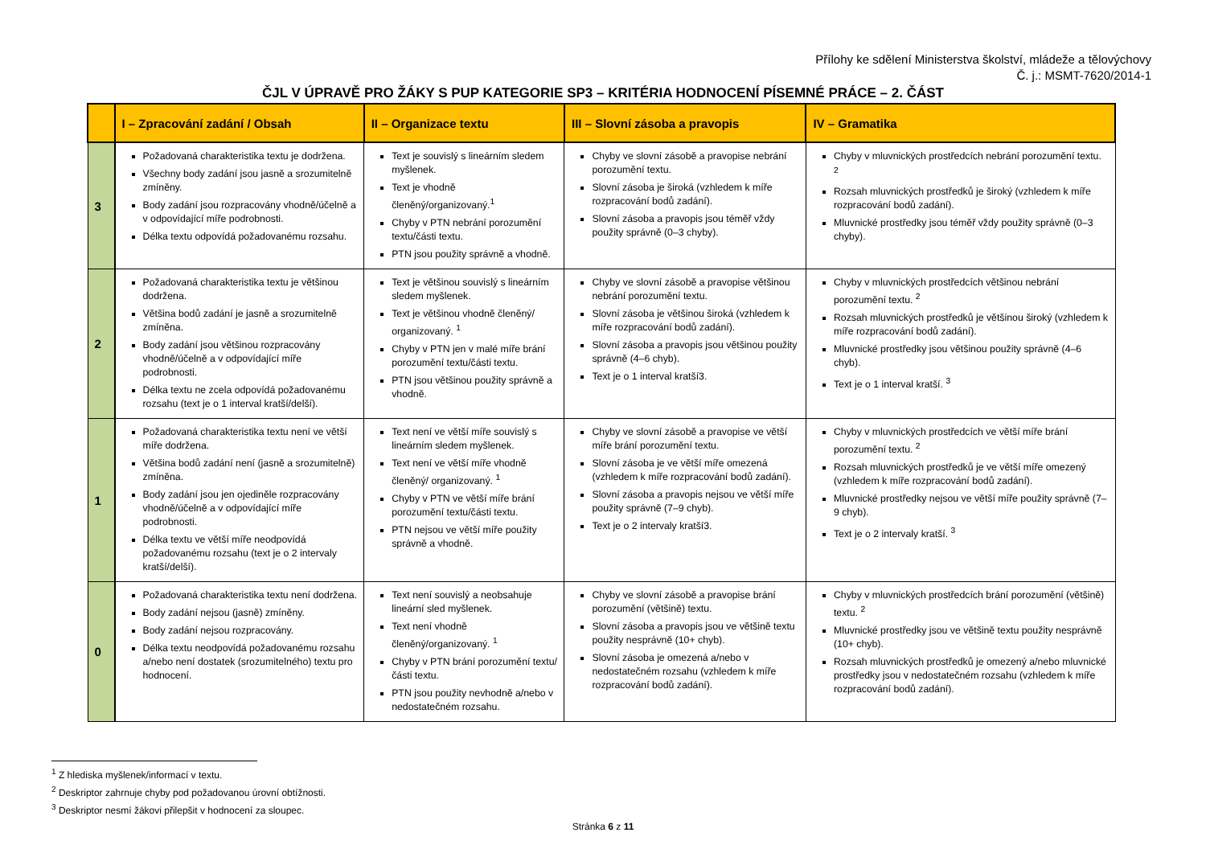Přílohy ke sdělení Ministerstva školství, mládeže a tělovýchovy
Č. j.: MSMT-7620/2014-1
ČJL V ÚPRAVĚ PRO ŽÁKY S PUP KATEGORIE SP3 – KRITÉRIA HODNOCENÍ PÍSEMNÉ PRÁCE – 2. ČÁST
| | I – Zpracování zadání / Obsah | II – Organizace textu | III – Slovní zásoba a pravopis | IV – Gramatika |
| --- | --- | --- | --- | --- |
| 3 | Požadovaná charakteristika textu je dodržena. Všechny body zadání jsou jasně a srozumitelně zmíněny. Body zadání jsou rozpracovány vhodně/účelně a v odpovídající míře podrobnosti. Délka textu odpovídá požadovanému rozsahu. | Text je souvislý s lineárním sledem myšlenek. Text je vhodně členěný/organizovaný.<sup>1</sup> Chyby v PTN nebrání porozumění textu/části textu. PTN jsou použity správně a vhodně. | Chyby ve slovní zásobě a pravopise nebrání porozumění textu. Slovní zásoba je široká (vzhledem k míře rozpracování bodů zadání). Slovní zásoba a pravopis jsou téměř vždy použity správně (0–3 chyby). | Chyby v mluvnických prostředcích nebrání porozumění textu. <sup>2</sup> Rozsah mluvnických prostředků je široký (vzhledem k míře rozpracování bodů zadání). Mluvnické prostředky jsou téměř vždy použity správně (0–3 chyby). |
| 2 | Požadovaná charakteristika textu je většinou dodržena. Většina bodů zadání je jasně a srozumitelně zmíněna. Body zadání jsou většinou rozpracovány vhodně/účelně a v odpovídající míře podrobnosti. Délka textu ne zcela odpovídá požadovanému rozsahu (text je o 1 interval kratší/delší). | Text je většinou souvislý s lineárním sledem myšlenek. Text je většinou vhodně členěný/ organizovaný. <sup>1</sup> Chyby v PTN jen v malé míře brání porozumění textu/části textu. PTN jsou většinou použity správně a vhodně. | Chyby ve slovní zásobě a pravopise většinou nebrání porozumění textu. Slovní zásoba je většinou široká (vzhledem k míře rozpracování bodů zadání). Slovní zásoba a pravopis jsou většinou použity správně (4–6 chyb). Text je o 1 interval kratší3. | Chyby v mluvnických prostředcích většinou nebrání porozumění textu. <sup>2</sup> Rozsah mluvnických prostředků je většinou široký (vzhledem k míře rozpracování bodů zadání). Mluvnické prostředky jsou většinou použity správně (4–6 chyb). Text je o 1 interval kratší. <sup>3</sup> |
| 1 | Požadovaná charakteristika textu není ve větší míře dodržena. Většina bodů zadání není (jasně a srozumitelně) zmíněna. Body zadání jsou jen ojediněle rozpracovány vhodně/účelně a v odpovídající míře podrobnosti. Délka textu ve větší míře neodpovídá požadovanému rozsahu (text je o 2 intervaly kratší/delší). | Text není ve větší míře souvislý s lineárním sledem myšlenek. Text není ve větší míře vhodně členěný/ organizovaný. <sup>1</sup> Chyby v PTN ve větší míře brání porozumění textu/části textu. PTN nejsou ve větší míře použity správně a vhodně. | Chyby ve slovní zásobě a pravopise ve větší míře brání porozumění textu. Slovní zásoba je ve větší míře omezená (vzhledem k míře rozpracování bodů zadání). Slovní zásoba a pravopis nejsou ve větší míře použity správně (7–9 chyb). Text je o 2 intervaly kratší3. | Chyby v mluvnických prostředcích ve větší míře brání porozumění textu. <sup>2</sup> Rozsah mluvnických prostředků je ve větší míře omezený (vzhledem k míře rozpracování bodů zadání). Mluvnické prostředky nejsou ve větší míře použity správně (7–9 chyb). Text je o 2 intervaly kratší. <sup>3</sup> |
| 0 | Požadovaná charakteristika textu není dodržena. Body zadání nejsou (jasně) zmíněny. Body zadání nejsou rozpracovány. Délka textu neodpovídá požadovanému rozsahu a/nebo není dostatek (srozumitelného) textu pro hodnocení. | Text není souvislý a neobsahuje lineární sled myšlenek. Text není vhodně členěný/organizovaný. <sup>1</sup> Chyby v PTN brání porozumění textu/části textu. PTN jsou použity nevhodně a/nebo v nedostatečném rozsahu. | Chyby ve slovní zásobě a pravopise brání porozumění (většině) textu. Slovní zásoba a pravopis jsou ve většině textu použity nesprávně (10+ chyb). Slovní zásoba je omezená a/nebo v nedostatečném rozsahu (vzhledem k míře rozpracování bodů zadání). | Chyby v mluvnických prostředcích brání porozumění (většině) textu. <sup>2</sup> Mluvnické prostředky jsou ve většině textu použity nesprávně (10+ chyb). Rozsah mluvnických prostředků je omezený a/nebo mluvnické prostředky jsou v nedostatečném rozsahu (vzhledem k míře rozpracování bodů zadání). |
<sup>1</sup> Z hlediska myšlenek/informací v textu.
<sup>2</sup> Deskriptor zahrnuje chyby pod požadovanou úrovní obtížnosti.
<sup>3</sup> Deskriptor nesmí žákovi přilepšit v hodnocení za sloupec.
Stránka 6 z 11